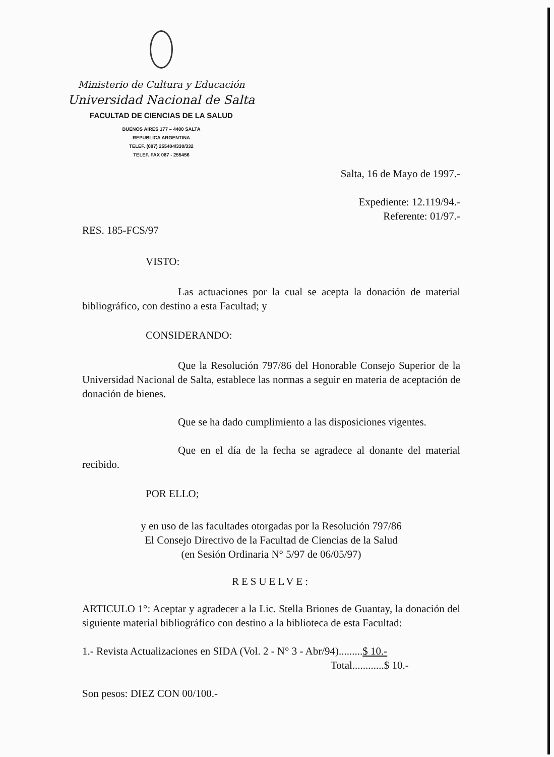Ministerio de Cultura y Educación
Universidad Nacional de Salta
FACULTAD DE CIENCIAS DE LA SALUD
BUENOS AIRES 177 – 4400 SALTA
REPUBLICA ARGENTINA
TELEF. (087) 255404/330/332
TELEF. FAX 087 - 255456
Salta, 16 de Mayo de 1997.-
Expediente: 12.119/94.-
Referente: 01/97.-
RES. 185-FCS/97
VISTO:
Las actuaciones por la cual se acepta la donación de material bibliográfico, con destino a esta Facultad; y
CONSIDERANDO:
Que la Resolución 797/86 del Honorable Consejo Superior de la Universidad Nacional de Salta, establece las normas a seguir en materia de aceptación de donación de bienes.
Que se ha dado cumplimiento a las disposiciones vigentes.
Que en el día de la fecha se agradece al donante del material recibido.
POR ELLO;
y en uso de las facultades otorgadas por la Resolución 797/86
El Consejo Directivo de la Facultad de Ciencias de la Salud
(en Sesión Ordinaria N° 5/97 de 06/05/97)
RESUELVE:
ARTICULO 1°: Aceptar y agradecer a la Lic. Stella Briones de Guantay, la donación del siguiente material bibliográfico con destino a la biblioteca de esta Facultad:
1.- Revista Actualizaciones en SIDA (Vol. 2 - N° 3 - Abr/94).........$ 10.-
Total............$ 10.-
Son pesos: DIEZ CON 00/100.-